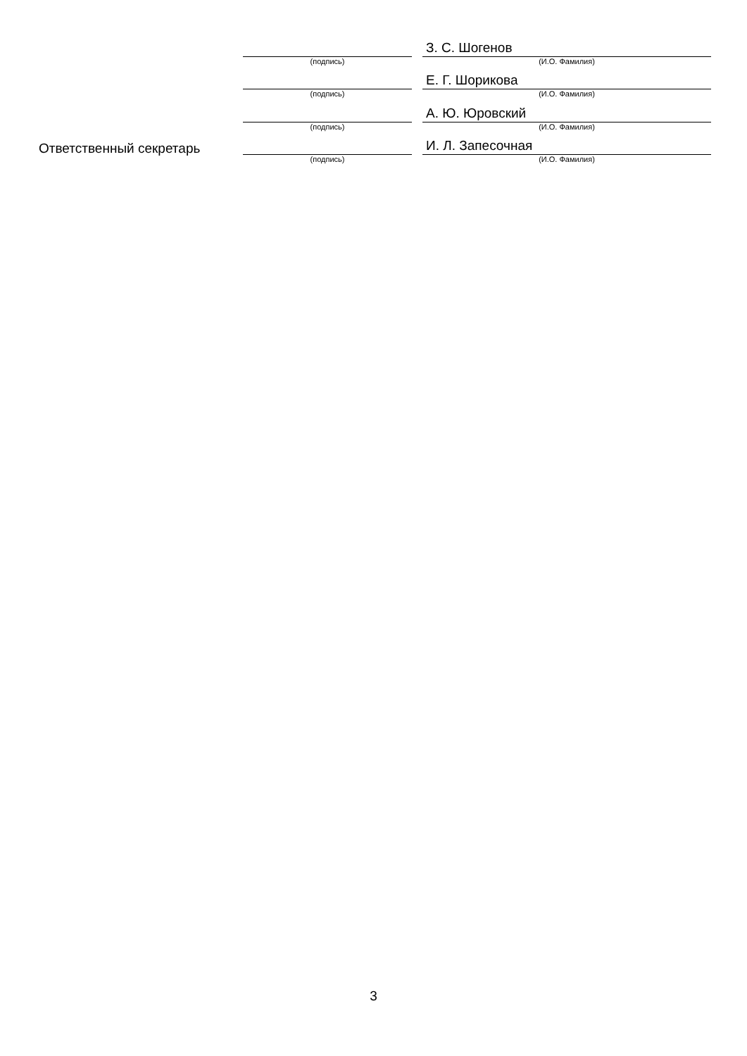(подпись)
З. С. Шогенов
(И.О. Фамилия)
(подпись)
Е. Г. Шорикова
(И.О. Фамилия)
(подпись)
А. Ю. Юровский
(И.О. Фамилия)
Ответственный секретарь
(подпись)
И. Л. Запесочная
(И.О. Фамилия)
3